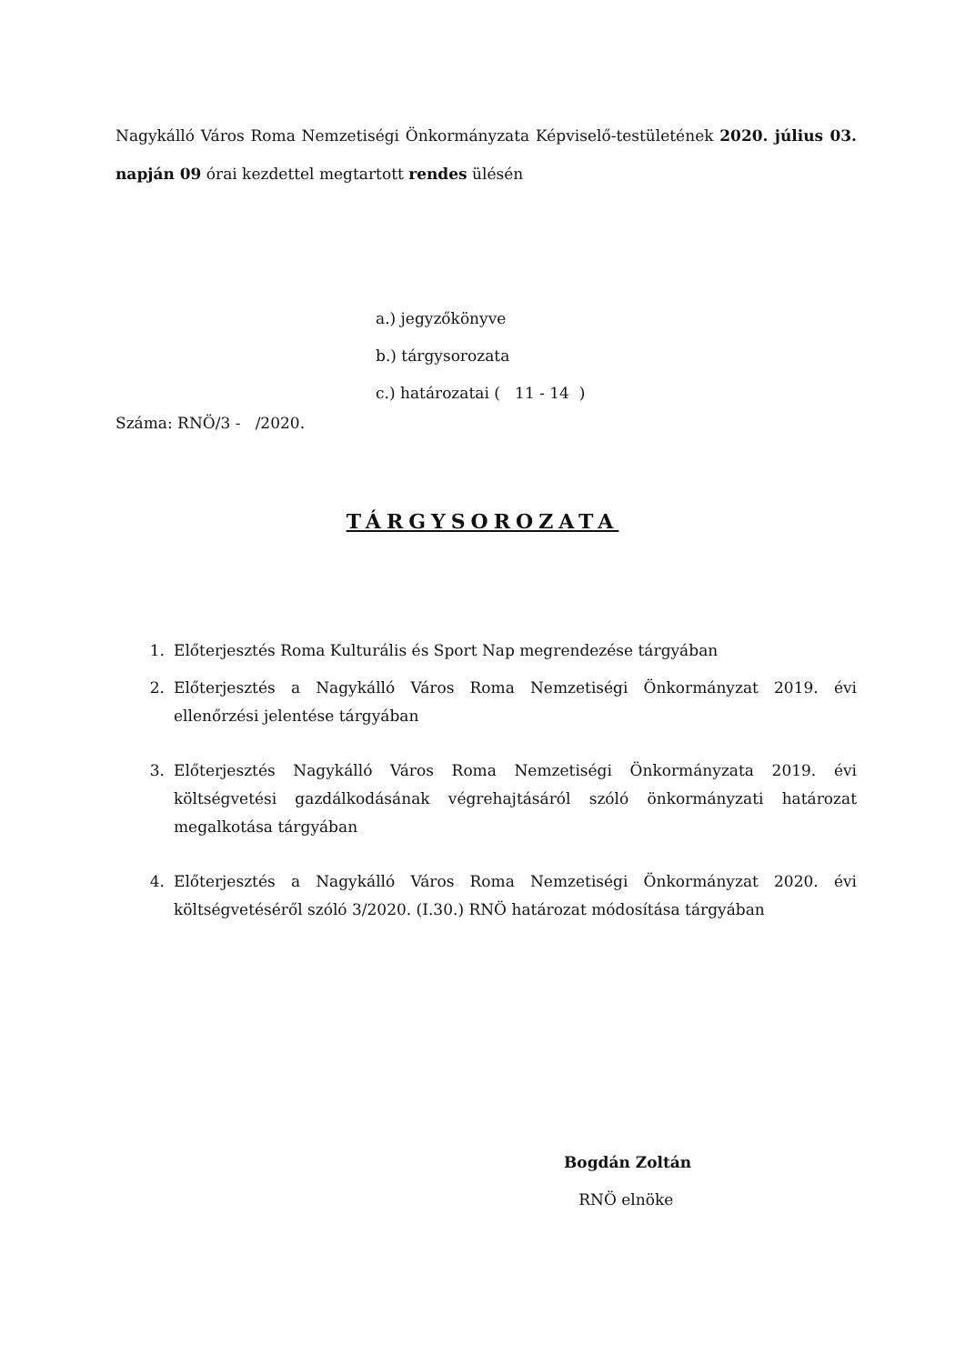Nagykálló Város Roma Nemzetiségi Önkormányzata Képviselő-testületének 2020. július 03. napján 09 órai kezdettel megtartott rendes ülésén
a.) jegyzőkönyve
b.) tárgysorozata
c.) határozatai ( 11 - 14 )
Száma: RNÖ/3 - /2020.
TÁRGYSOROZATA
1. Előterjesztés Roma Kulturális és Sport Nap megrendezése tárgyában
2. Előterjesztés a Nagykálló Város Roma Nemzetiségi Önkormányzat 2019. évi ellenőrzési jelentése tárgyában
3. Előterjesztés Nagykálló Város Roma Nemzetiségi Önkormányzata 2019. évi költségvetési gazdálkodásának végrehajtásáról szóló önkormányzati határozat megalkotása tárgyában
4. Előterjesztés a Nagykálló Város Roma Nemzetiségi Önkormányzat 2020. évi költségvetéséről szóló 3/2020. (I.30.) RNÖ határozat módosítása tárgyában
Bogdán Zoltán
RNÖ elnöke